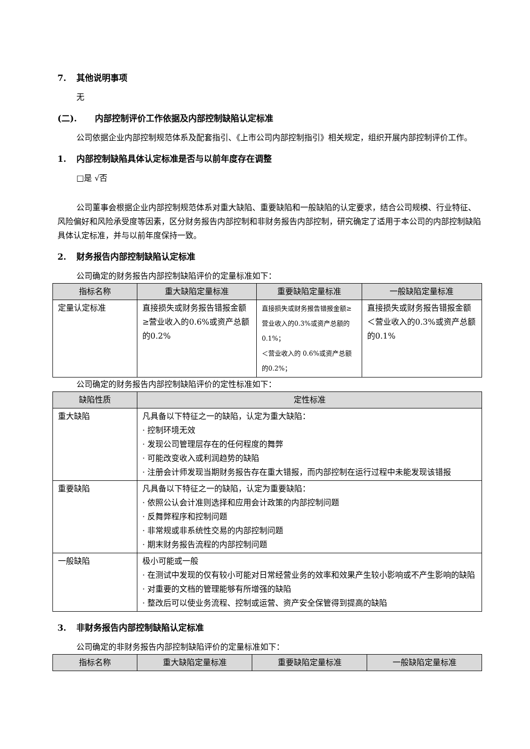7. 其他说明事项
无
(二). 内部控制评价工作依据及内部控制缺陷认定标准
公司依据企业内部控制规范体系及配套指引、《上市公司内部控制指引》相关规定，组织开展内部控制评价工作。
1. 内部控制缺陷具体认定标准是否与以前年度存在调整
□是 √否
公司董事会根据企业内部控制规范体系对重大缺陷、重要缺陷和一般缺陷的认定要求，结合公司规模、行业特征、风险偏好和风险承受度等因素，区分财务报告内部控制和非财务报告内部控制，研究确定了适用于本公司的内部控制缺陷具体认定标准，并与以前年度保持一致。
2. 财务报告内部控制缺陷认定标准
公司确定的财务报告内部控制缺陷评价的定量标准如下：
| 指标名称 | 重大缺陷定量标准 | 重要缺陷定量标准 | 一般缺陷定量标准 |
| --- | --- | --- | --- |
| 定量认定标准 | 直接损失或财务报告错报金额≥营业收入的0.6%或资产总额的0.2% | 直接损失或财务报告错报金额≥营业收入的0.3%或资产总额的0.1%； ＜营业收入的 0.6%或资产总额的0.2%； | 直接损失或财务报告错报金额＜营业收入的0.3%或资产总额的0.1% |
公司确定的财务报告内部控制缺陷评价的定性标准如下：
| 缺陷性质 | 定性标准 |
| --- | --- |
| 重大缺陷 | 凡具备以下特征之一的缺陷，认定为重大缺陷： · 控制环境无效 · 发现公司管理层存在的任何程度的舞弊 · 可能改变收入或利润趋势的缺陷 · 注册会计师发现当期财务报告存在重大错报，而内部控制在运行过程中未能发现该错报 |
| 重要缺陷 | 凡具备以下特征之一的缺陷，认定为重要缺陷： · 依照公认会计准则选择和应用会计政策的内部控制问题 · 反舞弊程序和控制问题 · 非常规或非系统性交易的内部控制问题 · 期末财务报告流程的内部控制问题 |
| 一般缺陷 | 极小可能或一般 · 在测试中发现的仅有较小可能对日常经营业务的效率和效果产生较小影响或不产生影响的缺陷 · 对重要的文档的管理能够有所增强的缺陷 · 整改后可以使业务流程、控制或运营、资产安全保管得到提高的缺陷 |
3. 非财务报告内部控制缺陷认定标准
公司确定的非财务报告内部控制缺陷评价的定量标准如下：
| 指标名称 | 重大缺陷定量标准 | 重要缺陷定量标准 | 一般缺陷定量标准 |
| --- | --- | --- | --- |